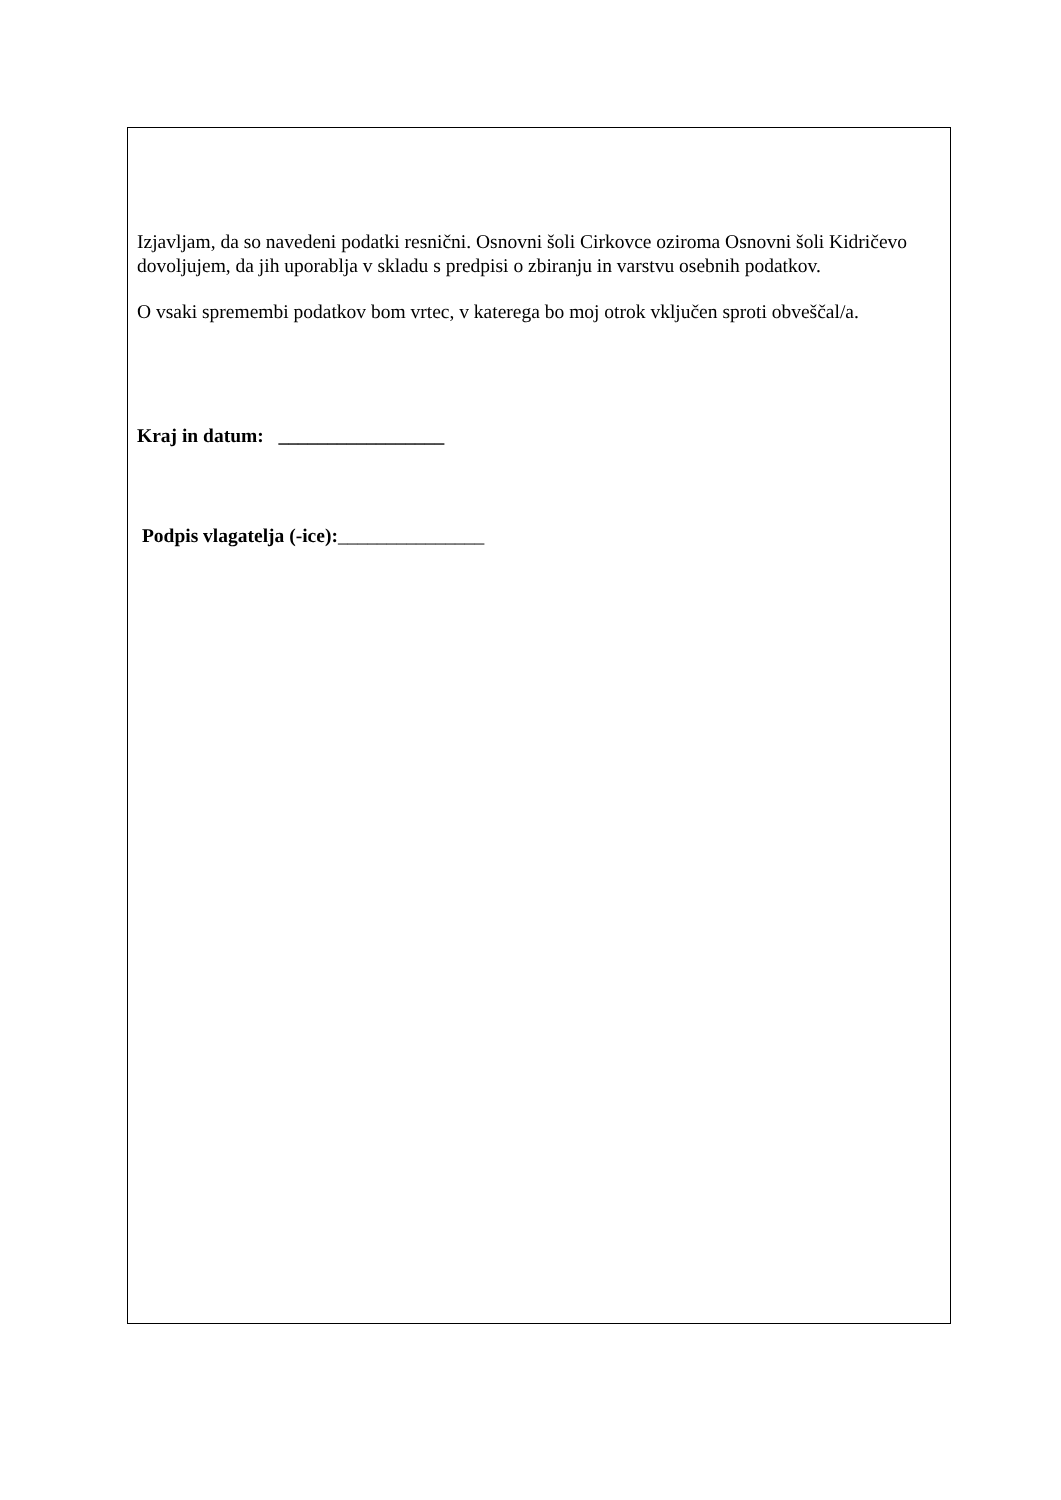Izjavljam, da so navedeni podatki resnični. Osnovni šoli Cirkovce oziroma Osnovni šoli Kidričevo dovoljujem, da jih uporablja v skladu s predpisi o zbiranju in varstvu osebnih podatkov.
O vsaki spremembi podatkov bom vrtec, v katerega bo moj otrok vključen sproti obveščal/a.
Kraj in datum: _________________
Podpis vlagatelja (-ice):_______________